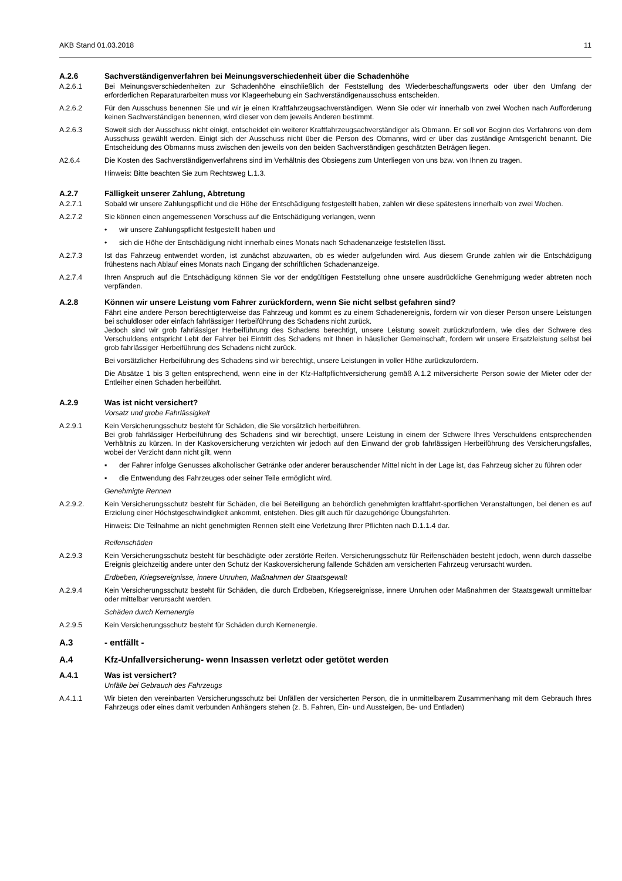AKB Stand 01.03.2018 11
A.2.6 Sachverständigenverfahren bei Meinungsverschiedenheit über die Schadenhöhe
A.2.6.1 Bei Meinungsverschiedenheiten zur Schadenhöhe einschließlich der Feststellung des Wiederbeschaffungswerts oder über den Umfang der erforderlichen Reparaturarbeiten muss vor Klageerhebung ein Sachverständigenausschuss entscheiden.
A.2.6.2 Für den Ausschuss benennen Sie und wir je einen Kraftfahrzeugsachverständigen. Wenn Sie oder wir innerhalb von zwei Wochen nach Aufforderung keinen Sachverständigen benennen, wird dieser von dem jeweils Anderen bestimmt.
A.2.6.3 Soweit sich der Ausschuss nicht einigt, entscheidet ein weiterer Kraftfahrzeugsachverständiger als Obmann. Er soll vor Beginn des Verfahrens von dem Ausschuss gewählt werden. Einigt sich der Ausschuss nicht über die Person des Obmanns, wird er über das zuständige Amtsgericht benannt. Die Entscheidung des Obmanns muss zwischen den jeweils von den beiden Sachverständigen geschätzten Beträgen liegen.
A2.6.4 Die Kosten des Sachverständigenverfahrens sind im Verhältnis des Obsiegens zum Unterliegen von uns bzw. von Ihnen zu tragen.
Hinweis: Bitte beachten Sie zum Rechtsweg L.1.3.
A.2.7 Fälligkeit unserer Zahlung, Abtretung
A.2.7.1 Sobald wir unsere Zahlungspflicht und die Höhe der Entschädigung festgestellt haben, zahlen wir diese spätestens innerhalb von zwei Wochen.
A.2.7.2 Sie können einen angemessenen Vorschuss auf die Entschädigung verlangen, wenn
• wir unsere Zahlungspflicht festgestellt haben und
• sich die Höhe der Entschädigung nicht innerhalb eines Monats nach Schadenanzeige feststellen lässt.
A.2.7.3 Ist das Fahrzeug entwendet worden, ist zunächst abzuwarten, ob es wieder aufgefunden wird. Aus diesem Grunde zahlen wir die Entschädigung frühestens nach Ablauf eines Monats nach Eingang der schriftlichen Schadenanzeige.
A.2.7.4 Ihren Anspruch auf die Entschädigung können Sie vor der endgültigen Feststellung ohne unsere ausdrückliche Genehmigung weder abtreten noch verpfänden.
A.2.8 Können wir unsere Leistung vom Fahrer zurückfordern, wenn Sie nicht selbst gefahren sind?
Fährt eine andere Person berechtigterweise das Fahrzeug und kommt es zu einem Schadenereignis, fordern wir von dieser Person unsere Leistungen bei schuldloser oder einfach fahrlässiger Herbeiführung des Schadens nicht zurück.
Jedoch sind wir grob fahrlässiger Herbeiführung des Schadens berechtigt, unsere Leistung soweit zurückzufordern, wie dies der Schwere des Verschuldens entspricht Lebt der Fahrer bei Eintritt des Schadens mit Ihnen in häuslicher Gemeinschaft, fordern wir unsere Ersatzleistung selbst bei grob fahrlässiger Herbeiführung des Schadens nicht zurück.
Bei vorsätzlicher Herbeiführung des Schadens sind wir berechtigt, unsere Leistungen in voller Höhe zurückzufordern.
Die Absätze 1 bis 3 gelten entsprechend, wenn eine in der Kfz-Haftpflichtversicherung gemäß A.1.2 mitversicherte Person sowie der Mieter oder der Entleiher einen Schaden herbeiführt.
A.2.9 Was ist nicht versichert?
Vorsatz und grobe Fahrlässigkeit
A.2.9.1 Kein Versicherungsschutz besteht für Schäden, die Sie vorsätzlich herbeiführen.
Bei grob fahrlässiger Herbeiführung des Schadens sind wir berechtigt, unsere Leistung in einem der Schwere Ihres Verschuldens entsprechenden Verhältnis zu kürzen. In der Kaskoversicherung verzichten wir jedoch auf den Einwand der grob fahrlässigen Herbeiführung des Versicherungsfalles, wobei der Verzicht dann nicht gilt, wenn
▪ der Fahrer infolge Genusses alkoholischer Getränke oder anderer berauschender Mittel nicht in der Lage ist, das Fahrzeug sicher zu führen oder
▪ die Entwendung des Fahrzeuges oder seiner Teile ermöglicht wird.
Genehmigte Rennen
A.2.9.2. Kein Versicherungsschutz besteht für Schäden, die bei Beteiligung an behördlich genehmigten kraftfahrt-sportlichen Veranstaltungen, bei denen es auf Erzielung einer Höchstgeschwindigkeit ankommt, entstehen. Dies gilt auch für dazugehörige Übungsfahrten.
Hinweis: Die Teilnahme an nicht genehmigten Rennen stellt eine Verletzung Ihrer Pflichten nach D.1.1.4 dar.
Reifenschäden
A.2.9.3 Kein Versicherungsschutz besteht für beschädigte oder zerstörte Reifen. Versicherungsschutz für Reifenschäden besteht jedoch, wenn durch dasselbe Ereignis gleichzeitig andere unter den Schutz der Kaskoversicherung fallende Schäden am versicherten Fahrzeug verursacht wurden.
Erdbeben, Kriegsereignisse, innere Unruhen, Maßnahmen der Staatsgewalt
A.2.9.4 Kein Versicherungsschutz besteht für Schäden, die durch Erdbeben, Kriegsereignisse, innere Unruhen oder Maßnahmen der Staatsgewalt unmittelbar oder mittelbar verursacht werden.
Schäden durch Kernenergie
A.2.9.5 Kein Versicherungsschutz besteht für Schäden durch Kernenergie.
A.3 - entfällt -
A.4 Kfz-Unfallversicherung- wenn Insassen verletzt oder getötet werden
A.4.1 Was ist versichert?
Unfälle bei Gebrauch des Fahrzeugs
A.4.1.1 Wir bieten den vereinbarten Versicherungsschutz bei Unfällen der versicherten Person, die in unmittelbarem Zusammenhang mit dem Gebrauch Ihres Fahrzeugs oder eines damit verbunden Anhängers stehen (z. B. Fahren, Ein- und Aussteigen, Be- und Entladen)